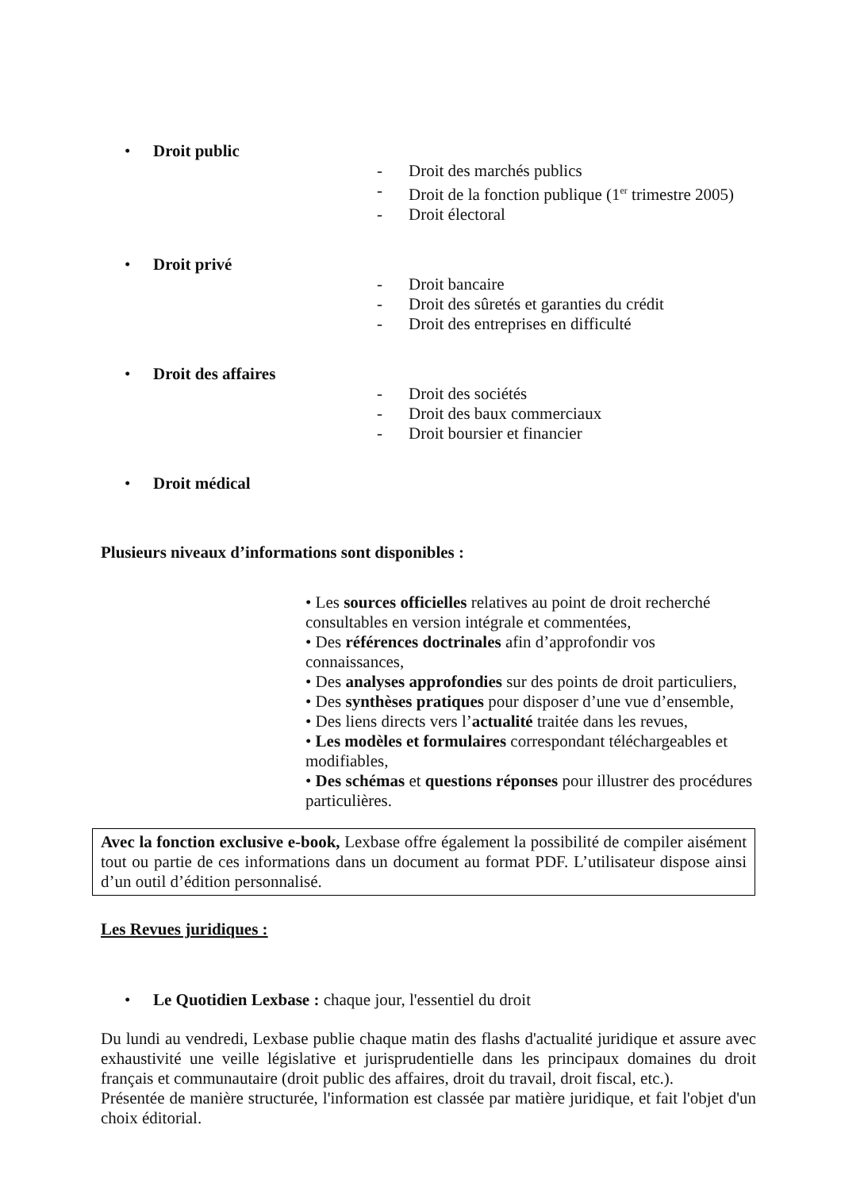• Droit public
- Droit des marchés publics
- Droit de la fonction publique (1<sup>er</sup> trimestre 2005)
- Droit électoral
• Droit privé
- Droit bancaire
- Droit des sûretés et garanties du crédit
- Droit des entreprises en difficulté
• Droit des affaires
- Droit des sociétés
- Droit des baux commerciaux
- Droit boursier et financier
• Droit médical
Plusieurs niveaux d’informations sont disponibles :
• Les sources officielles relatives au point de droit recherché consultables en version intégrale et commentées,
• Des références doctrinales afin d’approfondir vos connaissances,
• Des analyses approfondies sur des points de droit particuliers,
• Des synthèses pratiques pour disposer d’une vue d’ensemble,
• Des liens directs vers l’actualité traitée dans les revues,
• Les modèles et formulaires correspondant téléchargeables et modifiables,
• Des schémas et questions réponses pour illustrer des procédures particulières.
Avec la fonction exclusive e-book, Lexbase offre également la possibilité de compiler aisément tout ou partie de ces informations dans un document au format PDF. L’utilisateur dispose ainsi d’un outil d’édition personnalisé.
Les Revues juridiques :
• Le Quotidien Lexbase : chaque jour, l'essentiel du droit
Du lundi au vendredi, Lexbase publie chaque matin des flashs d'actualité juridique et assure avec exhaustivité une veille législative et jurisprudentielle dans les principaux domaines du droit français et communautaire (droit public des affaires, droit du travail, droit fiscal, etc.).
Présentée de manière structurée, l'information est classée par matière juridique, et fait l'objet d'un choix éditorial.